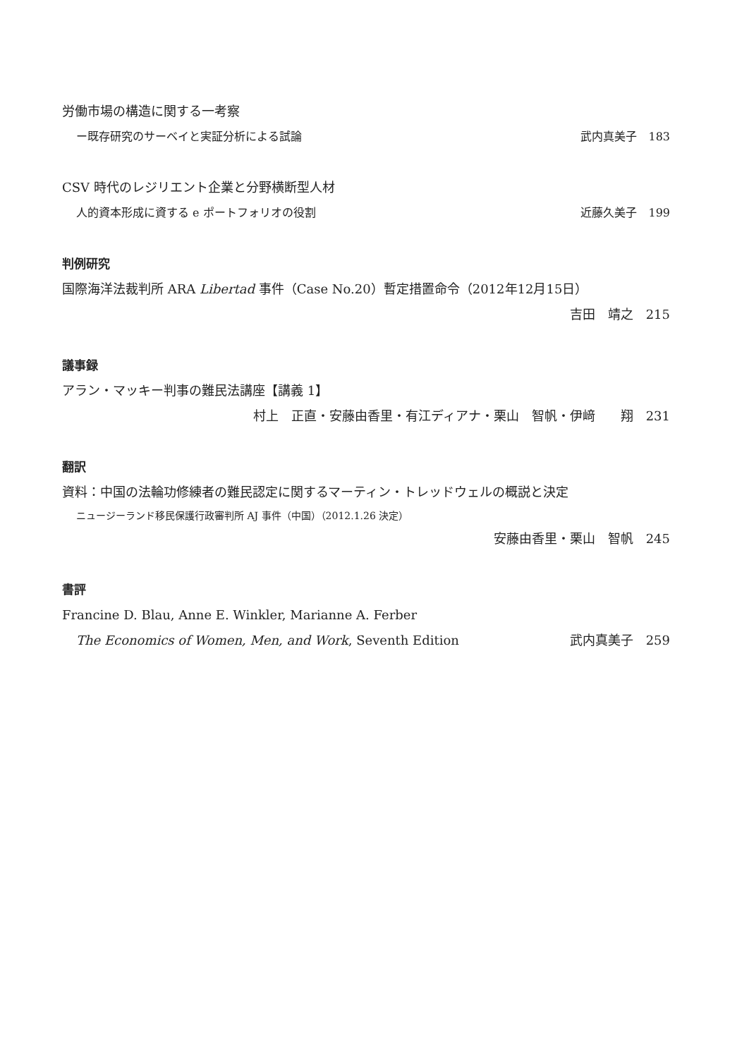労働市場の構造に関する一考察
ー既存研究のサーベイと実証分析による試論 武内真美子　183
CSV 時代のレジリエント企業と分野横断型人材
人的資本形成に資する e ポートフォリオの役割 近藤久美子　199
判例研究
国際海洋法裁判所 ARA Libertad 事件（Case No.20）暫定措置命令（2012年12月15日）
吉田　靖之　215
議事録
アラン・マッキー判事の難民法講座【講義 1】
村上　正直・安藤由香里・有江ディアナ・栗山　智帆・伊﨑　　翔　231
翻訳
資料：中国の法輪功修練者の難民認定に関するマーティン・トレッドウェルの概説と決定
ニュージーランド移民保護行政審判所 AJ 事件（中国）（2012.1.26 決定）
安藤由香里・栗山　智帆　245
書評
Francine D. Blau, Anne E. Winkler, Marianne A. Ferber
The Economics of Women, Men, and Work, Seventh Edition 武内真美子　259